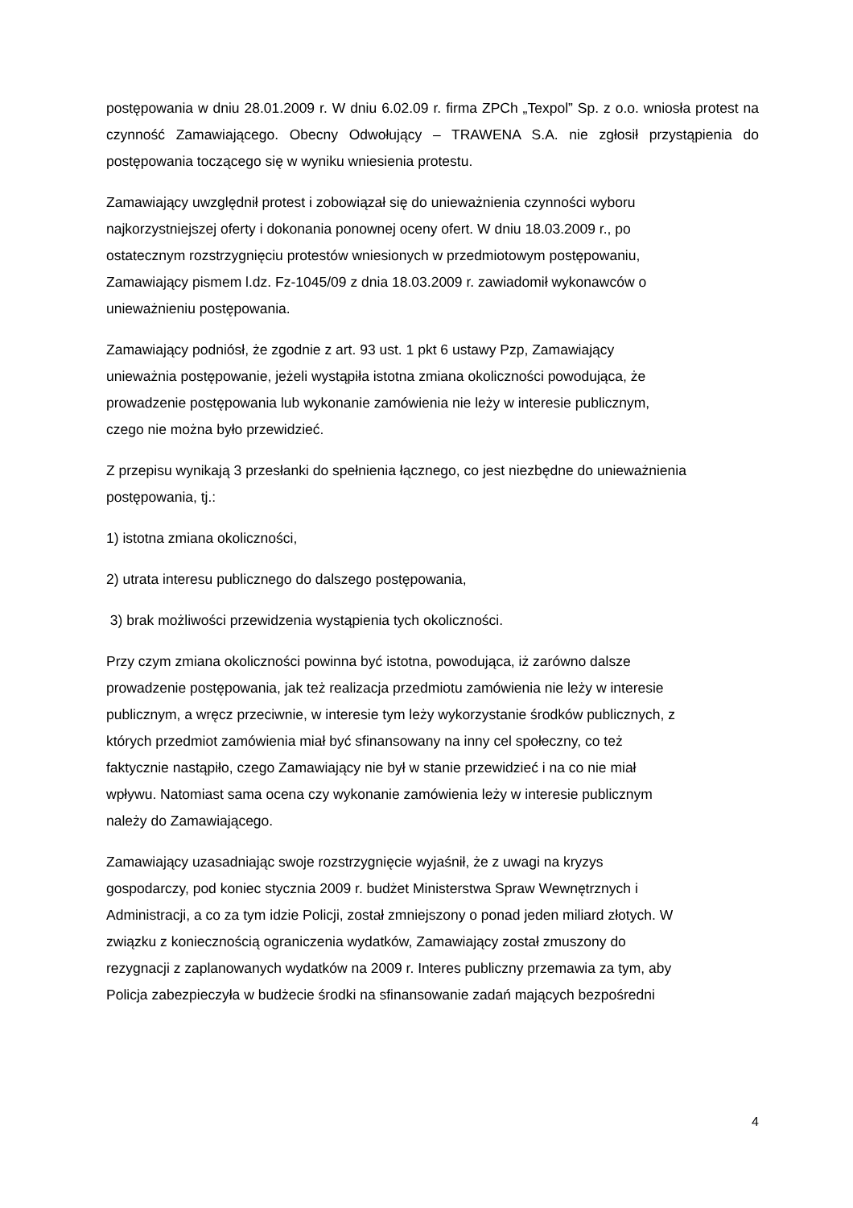postępowania w dniu 28.01.2009 r. W dniu 6.02.09 r. firma ZPCh „Texpol” Sp. z o.o. wniosła protest na czynność Zamawiającego. Obecny Odwołujący – TRAWENA S.A. nie zgłosił przystąpienia do postępowania toczącego się w wyniku wniesienia protestu.
Zamawiający uwzględnił protest i zobowiązał się do unieważnienia czynności wyboru
najkorzystniejszej oferty i dokonania ponownej oceny ofert. W dniu 18.03.2009 r., po
ostatecznym rozstrzygnięciu protestów wniesionych w przedmiotowym postępowaniu,
Zamawiający pismem l.dz. Fz-1045/09 z dnia 18.03.2009 r. zawiadomił wykonawców o
unieważnieniu postępowania.
Zamawiający podniósł, że zgodnie z art. 93 ust. 1 pkt 6 ustawy Pzp, Zamawiający
unieważnia postępowanie, jeżeli wystąpiła istotna zmiana okoliczności powodująca, że
prowadzenie postępowania lub wykonanie zamówienia nie leży w interesie publicznym,
czego nie można było przewidzieć.
Z przepisu wynikają 3 przesłanki do spełnienia łącznego, co jest niezbędne do unieważnienia
postępowania, tj.:
1) istotna zmiana okoliczności,
2) utrata interesu publicznego do dalszego postępowania,
3) brak możliwości przewidzenia wystąpienia tych okoliczności.
Przy czym zmiana okoliczności powinna być istotna, powodująca, iż zarówno dalsze
prowadzenie postępowania, jak też realizacja przedmiotu zamówienia nie leży w interesie
publicznym, a wręcz przeciwnie, w interesie tym leży wykorzystanie środków publicznych, z
których przedmiot zamówienia miał być sfinansowany na inny cel społeczny, co też
faktycznie nastąpiło, czego Zamawiający nie był w stanie przewidzieć i na co nie miał
wpływu. Natomiast sama ocena czy wykonanie zamówienia leży w interesie publicznym
należy do Zamawiającego.
Zamawiający uzasadniając swoje rozstrzygnięcie wyjaśnił, że z uwagi na kryzys
gospodarczy, pod koniec stycznia 2009 r. budżet Ministerstwa Spraw Wewnętrznych i
Administracji, a co za tym idzie Policji, został zmniejszony o ponad jeden miliard złotych. W
związku z koniecznością ograniczenia wydatków, Zamawiający został zmuszony do
rezygnacji z zaplanowanych wydatków na 2009 r. Interes publiczny przemawia za tym, aby
Policja zabezpieczyła w budżecie środki na sfinansowanie zadań mających bezpośredni
4